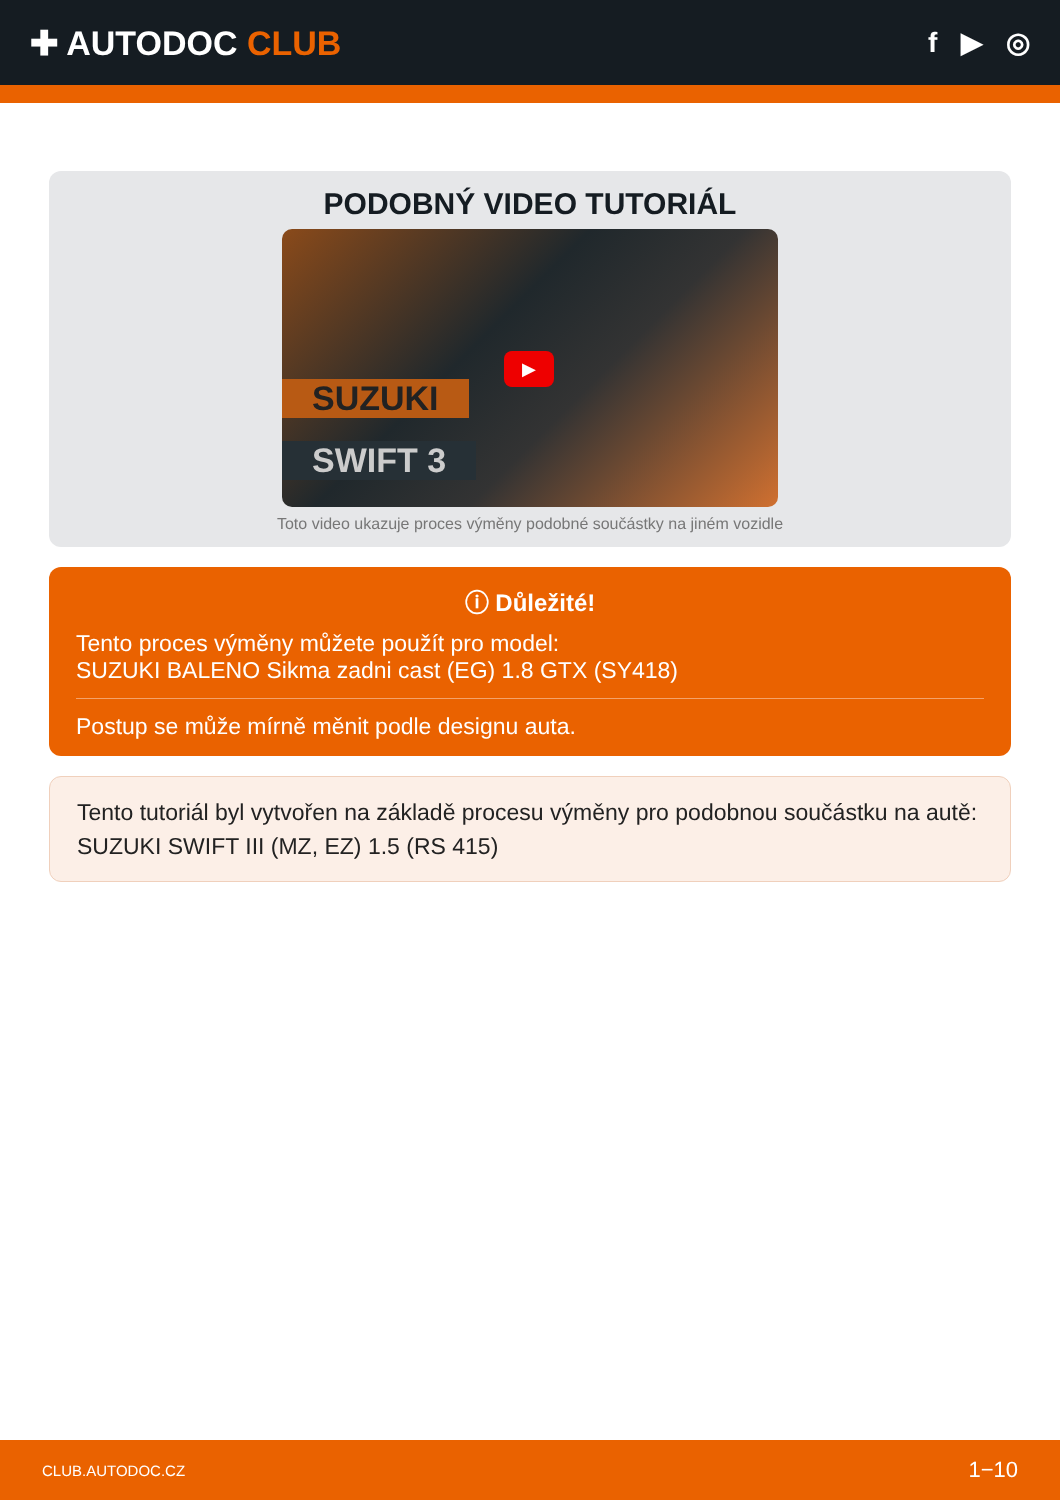✚ AUTODOC CLUB
f ▶ ◎
PODOBNÝ VIDEO TUTORIÁL
SUZUKI
SWIFT 3
▶
Toto video ukazuje proces výměny podobné součástky na jiném vozidle
ⓘ Důležité!
Tento proces výměny můžete použít pro model:
SUZUKI BALENO Sikma zadni cast (EG) 1.8 GTX (SY418)
Postup se může mírně měnit podle designu auta.
Tento tutoriál byl vytvořen na základě procesu výměny pro podobnou součástku na autě: SUZUKI SWIFT III (MZ, EZ) 1.5 (RS 415)
CLUB.AUTODOC.CZ 1−10